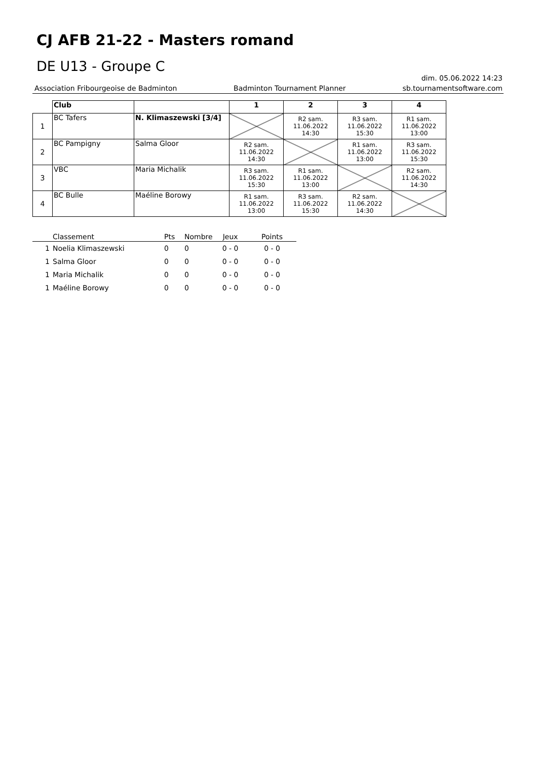CJ AFB 21-22 - Masters romand
DE U13 - Groupe C
dim. 05.06.2022 14:23
Association Fribourgeoise de Badminton Badminton Tournament Planner sb.tournamentsoftware.com
| | Club | | 1 | 2 | 3 | 4 |
| --- | --- | --- | --- | --- | --- | --- |
| 1 | BC Tafers | N. Klimaszewski [3/4] | | R2 sam. 11.06.2022 14:30 | R3 sam. 11.06.2022 15:30 | R1 sam. 11.06.2022 13:00 |
| 2 | BC Pampigny | Salma Gloor | R2 sam. 11.06.2022 14:30 | | R1 sam. 11.06.2022 13:00 | R3 sam. 11.06.2022 15:30 |
| 3 | VBC | Maria Michalik | R3 sam. 11.06.2022 15:30 | R1 sam. 11.06.2022 13:00 | | R2 sam. 11.06.2022 14:30 |
| 4 | BC Bulle | Maéline Borowy | R1 sam. 11.06.2022 13:00 | R3 sam. 11.06.2022 15:30 | R2 sam. 11.06.2022 14:30 | |
| | Classement | Pts | Nombre | Jeux | Points |
| 1 | Noelia Klimaszewski | 0 | 0 | 0 - 0 | 0 - 0 |
| 1 | Salma Gloor | 0 | 0 | 0 - 0 | 0 - 0 |
| 1 | Maria Michalik | 0 | 0 | 0 - 0 | 0 - 0 |
| 1 | Maéline Borowy | 0 | 0 | 0 - 0 | 0 - 0 |